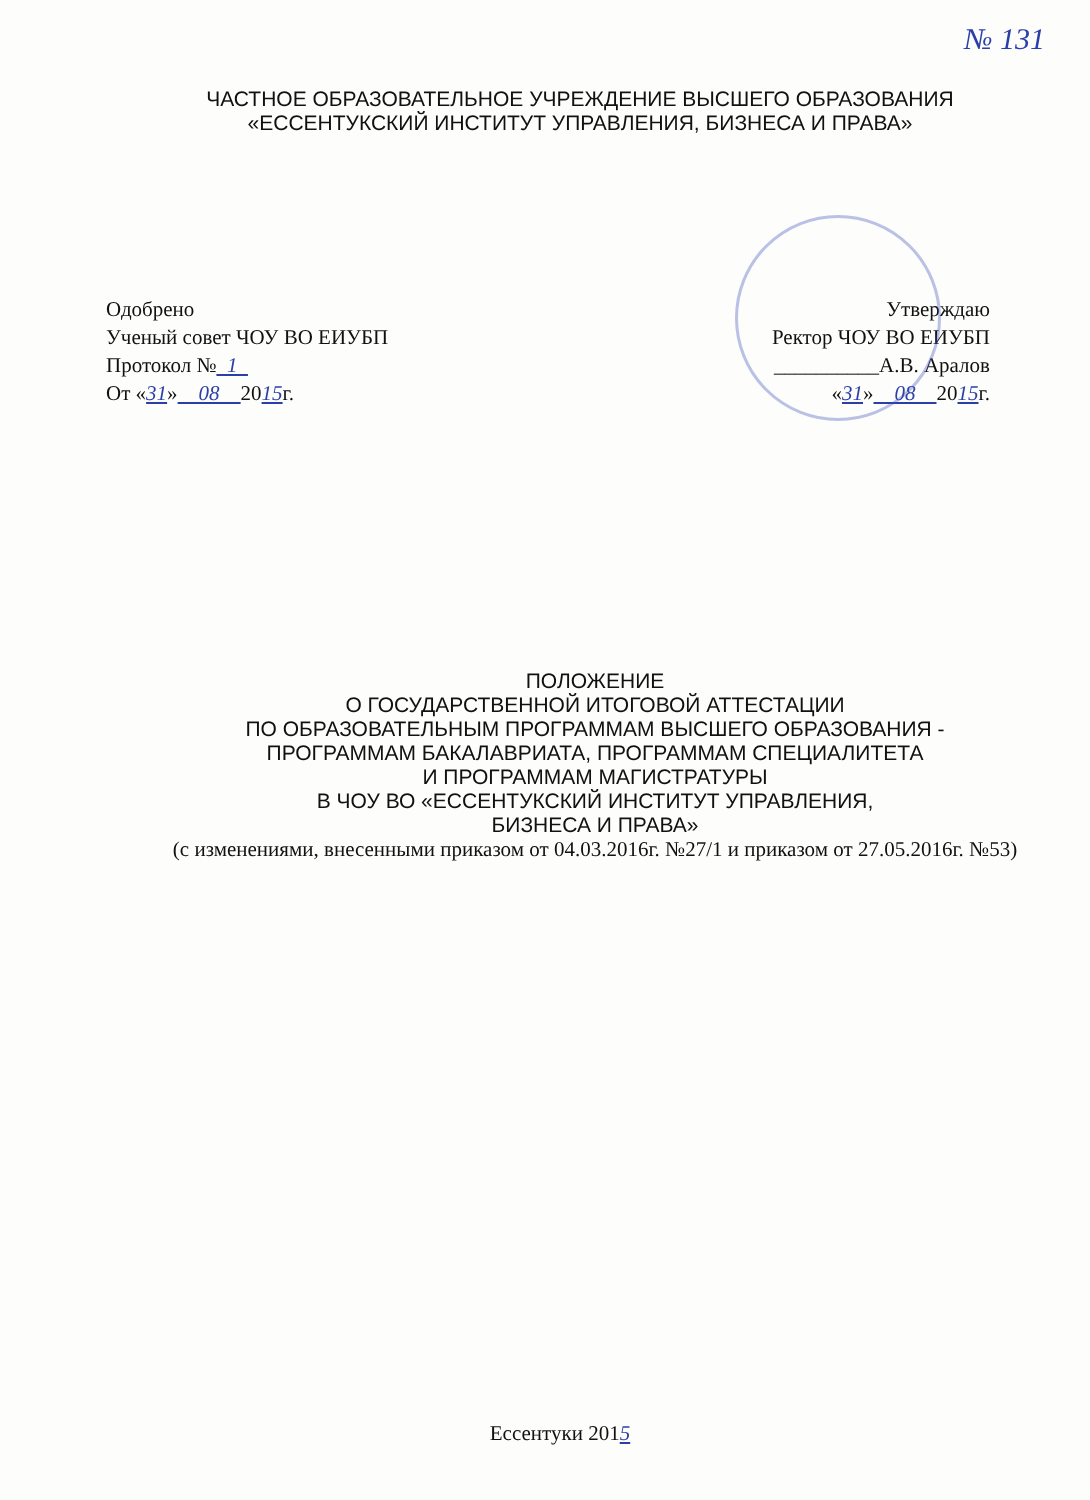№ 131
ЧАСТНОЕ ОБРАЗОВАТЕЛЬНОЕ УЧРЕЖДЕНИЕ ВЫСШЕГО ОБРАЗОВАНИЯ
«ЕССЕНТУКСКИЙ ИНСТИТУТ УПРАВЛЕНИЯ, БИЗНЕСА И ПРАВА»
Одобрено
Ученый совет ЧОУ ВО ЕИУБП
Протокол № 1
От «31» 08 2015г.
Утверждаю
Ректор ЧОУ ВО ЕИУБП
__________А.В. Аралов
«31» 08 2015г.
ПОЛОЖЕНИЕ
О ГОСУДАРСТВЕННОЙ ИТОГОВОЙ АТТЕСТАЦИИ
ПО ОБРАЗОВАТЕЛЬНЫМ ПРОГРАММАМ ВЫСШЕГО ОБРАЗОВАНИЯ -
ПРОГРАММАМ БАКАЛАВРИАТА, ПРОГРАММАМ СПЕЦИАЛИТЕТА
И ПРОГРАММАМ МАГИСТРАТУРЫ
В ЧОУ ВО «ЕССЕНТУКСКИЙ ИНСТИТУТ УПРАВЛЕНИЯ,
БИЗНЕСА И ПРАВА»
(с изменениями, внесенными приказом от 04.03.2016г. №27/1 и приказом от 27.05.2016г. №53)
Ессентуки 2015